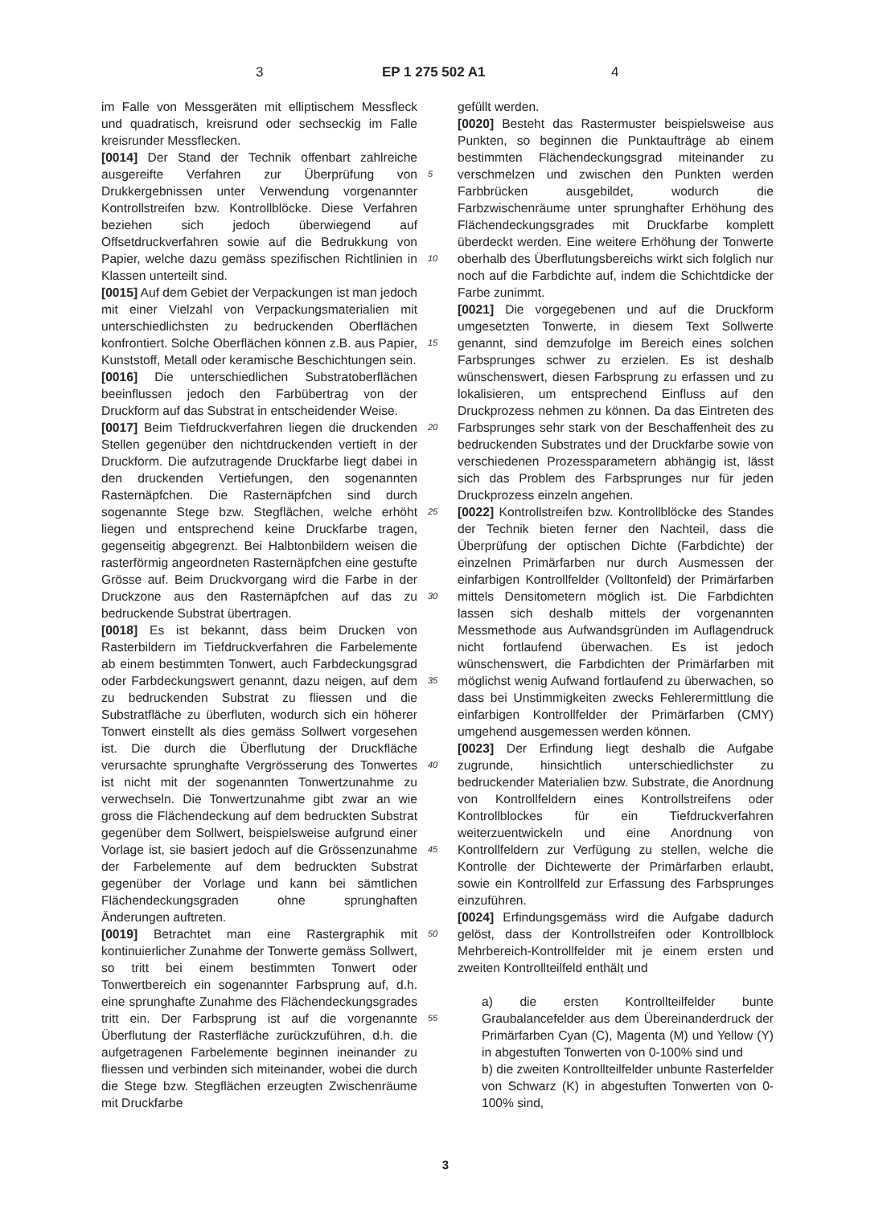3 EP 1 275 502 A1 4
im Falle von Messgeräten mit elliptischem Messfleck und quadratisch, kreisrund oder sechseckig im Falle kreisrunder Messflecken.
[0014] Der Stand der Technik offenbart zahlreiche ausgereifte Verfahren zur Überprüfung von Drukkergebnissen unter Verwendung vorgenannter Kontrollstreifen bzw. Kontrollblöcke. Diese Verfahren beziehen sich jedoch überwiegend auf Offsetdruckverfahren sowie auf die Bedrukkung von Papier, welche dazu gemäss spezifischen Richtlinien in Klassen unterteilt sind.
[0015] Auf dem Gebiet der Verpackungen ist man jedoch mit einer Vielzahl von Verpackungsmaterialien mit unterschiedlichsten zu bedruckenden Oberflächen konfrontiert. Solche Oberflächen können z.B. aus Papier, Kunststoff, Metall oder keramische Beschichtungen sein.
[0016] Die unterschiedlichen Substratoberflächen beeinflussen jedoch den Farbübertrag von der Druckform auf das Substrat in entscheidender Weise.
[0017] Beim Tiefdruckverfahren liegen die druckenden Stellen gegenüber den nichtdruckenden vertieft in der Druckform. Die aufzutragende Druckfarbe liegt dabei in den druckenden Vertiefungen, den sogenannten Rasternäpfchen. Die Rasternäpfchen sind durch sogenannte Stege bzw. Stegflächen, welche erhöht liegen und entsprechend keine Druckfarbe tragen, gegenseitig abgegrenzt. Bei Halbtonbildern weisen die rasterförmig angeordneten Rasternäpfchen eine gestufte Grösse auf. Beim Druckvorgang wird die Farbe in der Druckzone aus den Rasternäpfchen auf das zu bedruckende Substrat übertragen.
[0018] Es ist bekannt, dass beim Drucken von Rasterbildern im Tiefdruckverfahren die Farbelemente ab einem bestimmten Tonwert, auch Farbdeckungsgrad oder Farbdeckungswert genannt, dazu neigen, auf dem zu bedruckenden Substrat zu fliessen und die Substratfläche zu überfluten, wodurch sich ein höherer Tonwert einstellt als dies gemäss Sollwert vorgesehen ist. Die durch die Überflutung der Druckfläche verursachte sprunghafte Vergrösserung des Tonwertes ist nicht mit der sogenannten Tonwertzunahme zu verwechseln. Die Tonwertzunahme gibt zwar an wie gross die Flächendeckung auf dem bedruckten Substrat gegenüber dem Sollwert, beispielsweise aufgrund einer Vorlage ist, sie basiert jedoch auf die Grössenzunahme der Farbelemente auf dem bedruckten Substrat gegenüber der Vorlage und kann bei sämtlichen Flächendeckungsgraden ohne sprunghaften Änderungen auftreten.
[0019] Betrachtet man eine Rastergraphik mit kontinuierlicher Zunahme der Tonwerte gemäss Sollwert, so tritt bei einem bestimmten Tonwert oder Tonwertbereich ein sogenannter Farbsprung auf, d.h. eine sprunghafte Zunahme des Flächendeckungsgrades tritt ein. Der Farbsprung ist auf die vorgenannte Überflutung der Rasterfläche zurückzuführen, d.h. die aufgetragenen Farbelemente beginnen ineinander zu fliessen und verbinden sich miteinander, wobei die durch die Stege bzw. Stegflächen erzeugten Zwischenräume mit Druckfarbe
5
10
15
20
25
30
35
40
45
50
55
gefüllt werden.
[0020] Besteht das Rastermuster beispielsweise aus Punkten, so beginnen die Punktaufträge ab einem bestimmten Flächendeckungsgrad miteinander zu verschmelzen und zwischen den Punkten werden Farbbrücken ausgebildet, wodurch die Farbzwischenräume unter sprunghafter Erhöhung des Flächendeckungsgrades mit Druckfarbe komplett überdeckt werden. Eine weitere Erhöhung der Tonwerte oberhalb des Überflutungsbereichs wirkt sich folglich nur noch auf die Farbdichte auf, indem die Schichtdicke der Farbe zunimmt.
[0021] Die vorgegebenen und auf die Druckform umgesetzten Tonwerte, in diesem Text Sollwerte genannt, sind demzufolge im Bereich eines solchen Farbsprunges schwer zu erzielen. Es ist deshalb wünschenswert, diesen Farbsprung zu erfassen und zu lokalisieren, um entsprechend Einfluss auf den Druckprozess nehmen zu können. Da das Eintreten des Farbsprunges sehr stark von der Beschaffenheit des zu bedruckenden Substrates und der Druckfarbe sowie von verschiedenen Prozessparametern abhängig ist, lässt sich das Problem des Farbsprunges nur für jeden Druckprozess einzeln angehen.
[0022] Kontrollstreifen bzw. Kontrollblöcke des Standes der Technik bieten ferner den Nachteil, dass die Überprüfung der optischen Dichte (Farbdichte) der einzelnen Primärfarben nur durch Ausmessen der einfarbigen Kontrollfelder (Volltonfeld) der Primärfarben mittels Densitometern möglich ist. Die Farbdichten lassen sich deshalb mittels der vorgenannten Messmethode aus Aufwandsgründen im Auflagendruck nicht fortlaufend überwachen. Es ist jedoch wünschenswert, die Farbdichten der Primärfarben mit möglichst wenig Aufwand fortlaufend zu überwachen, so dass bei Unstimmigkeiten zwecks Fehlerermittlung die einfarbigen Kontrollfelder der Primärfarben (CMY) umgehend ausgemessen werden können.
[0023] Der Erfindung liegt deshalb die Aufgabe zugrunde, hinsichtlich unterschiedlichster zu bedruckender Materialien bzw. Substrate, die Anordnung von Kontrollfeldern eines Kontrollstreifens oder Kontrollblockes für ein Tiefdruckverfahren weiterzuentwickeln und eine Anordnung von Kontrollfeldern zur Verfügung zu stellen, welche die Kontrolle der Dichtewerte der Primärfarben erlaubt, sowie ein Kontrollfeld zur Erfassung des Farbsprunges einzuführen.
[0024] Erfindungsgemäss wird die Aufgabe dadurch gelöst, dass der Kontrollstreifen oder Kontrollblock Mehrbereich-Kontrollfelder mit je einem ersten und zweiten Kontrollteilfeld enthält und
a) die ersten Kontrollteilfelder bunte Graubalancefelder aus dem Übereinanderdruck der Primärfarben Cyan (C), Magenta (M) und Yellow (Y) in abgestuften Tonwerten von 0-100% sind und
b) die zweiten Kontrollteilfelder unbunte Rasterfelder von Schwarz (K) in abgestuften Tonwerten von 0-100% sind,
3